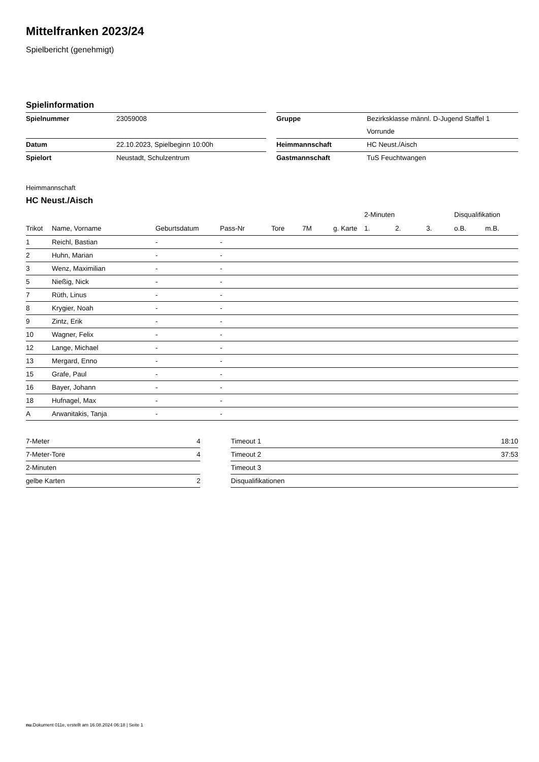Mittelfranken 2023/24
Spielbericht (genehmigt)
Spielinformation
| Spielnummer | 23059008 | | Gruppe | Bezirksklasse männl. D-Jugend Staffel 1 |
| | | | | Vorrunde |
| Datum | 22.10.2023, Spielbeginn 10:00h | | Heimmannschaft | HC Neust./Aisch |
| Spielort | Neustadt, Schulzentrum | | Gastmannschaft | TuS Feuchtwangen |
Heimmannschaft
HC Neust./Aisch
| | | | | | | | | 2-Minuten | | | Disqualifikation | |
| --- | --- | --- | --- | --- | --- | --- | --- | --- | --- | --- | --- | --- |
| Trikot | Name, Vorname | Geburtsdatum | Pass-Nr | Tore | 7M | g. Karte | | 1. | 2. | 3. | o.B. | m.B. |
| 1 | Reichl, Bastian | - | - | | | | | | | | | |
| 2 | Huhn, Marian | - | - | | | | | | | | | |
| 3 | Wenz, Maximilian | - | - | | | | | | | | | |
| 5 | Nießig, Nick | - | - | | | | | | | | | |
| 7 | Rüth, Linus | - | - | | | | | | | | | |
| 8 | Krygier, Noah | - | - | | | | | | | | | |
| 9 | Zintz, Erik | - | - | | | | | | | | | |
| 10 | Wagner, Felix | - | - | | | | | | | | | |
| 12 | Lange, Michael | - | - | | | | | | | | | |
| 13 | Mergard, Enno | - | - | | | | | | | | | |
| 15 | Grafe, Paul | - | - | | | | | | | | | |
| 16 | Bayer, Johann | - | - | | | | | | | | | |
| 18 | Hufnagel, Max | - | - | | | | | | | | | |
| A | Arwanitakis, Tanja | - | - | | | | | | | | | |
| 7-Meter | 4 | | Timeout 1 | 18:10 |
| 7-Meter-Tore | 4 | | Timeout 2 | 37:53 |
| 2-Minuten | | | Timeout 3 | |
| gelbe Karten | 2 | | Disqualifikationen | |
nu.Dokument 011e, erstellt am 16.08.2024 06:18 | Seite 1